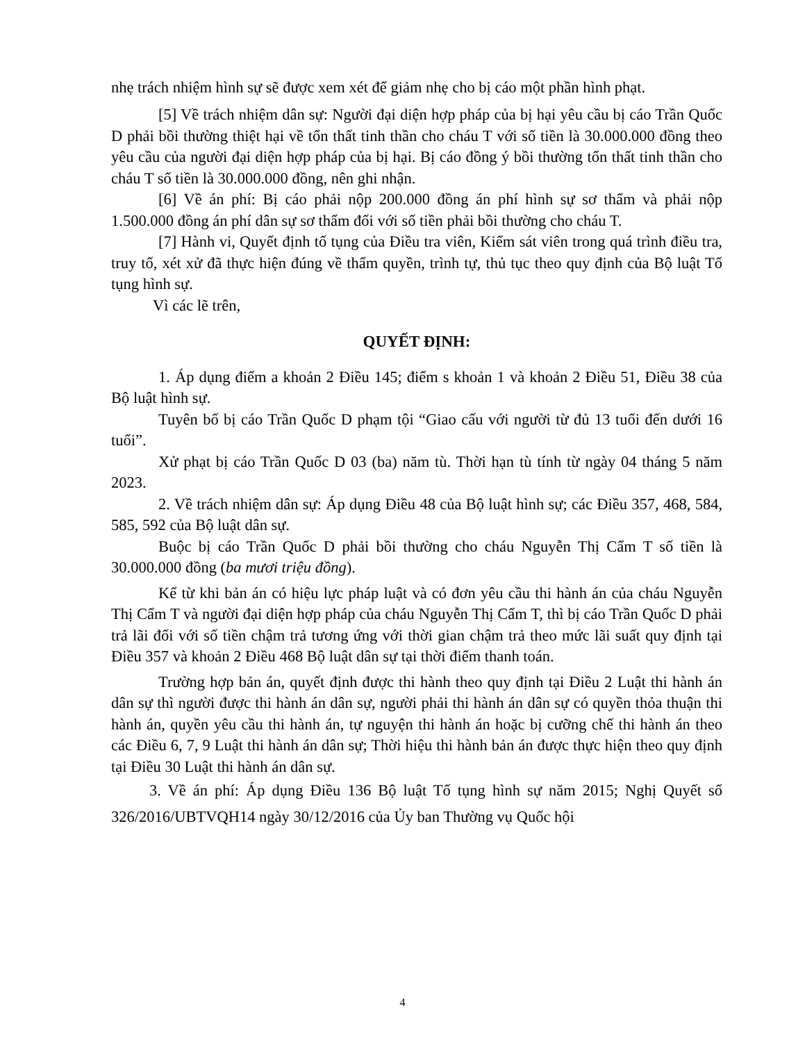nhẹ trách nhiệm hình sự sẽ được xem xét để giảm nhẹ cho bị cáo một phần hình phạt.
[5] Về trách nhiệm dân sự: Người đại diện hợp pháp của bị hại yêu cầu bị cáo Trần Quốc D phải bồi thường thiệt hại về tổn thất tinh thần cho cháu T với số tiền là 30.000.000 đồng theo yêu cầu của người đại diện hợp pháp của bị hại. Bị cáo đồng ý bồi thường tổn thất tinh thần cho cháu T số tiền là 30.000.000 đồng, nên ghi nhận.
[6] Về án phí: Bị cáo phải nộp 200.000 đồng án phí hình sự sơ thẩm và phải nộp 1.500.000 đồng án phí dân sự sơ thẩm đối với số tiền phải bồi thường cho cháu T.
[7] Hành vi, Quyết định tố tụng của Điều tra viên, Kiểm sát viên trong quá trình điều tra, truy tố, xét xử đã thực hiện đúng về thẩm quyền, trình tự, thủ tục theo quy định của Bộ luật Tố tụng hình sự.
Vì các lẽ trên,
QUYẾT ĐỊNH:
1. Áp dụng điểm a khoản 2 Điều 145; điểm s khoản 1 và khoản 2 Điều 51, Điều 38 của Bộ luật hình sự.
Tuyên bố bị cáo Trần Quốc D phạm tội “Giao cấu với người từ đủ 13 tuổi đến dưới 16 tuổi”.
Xử phạt bị cáo Trần Quốc D 03 (ba) năm tù. Thời hạn tù tính từ ngày 04 tháng 5 năm 2023.
2. Về trách nhiệm dân sự: Áp dụng Điều 48 của Bộ luật hình sự; các Điều 357, 468, 584, 585, 592 của Bộ luật dân sự.
Buộc bị cáo Trần Quốc D phải bồi thường cho cháu Nguyễn Thị Cẩm T số tiền là 30.000.000 đồng (ba mươi triệu đồng).
Kể từ khi bản án có hiệu lực pháp luật và có đơn yêu cầu thi hành án của cháu Nguyễn Thị Cẩm T và người đại diện hợp pháp của cháu Nguyễn Thị Cẩm T, thì bị cáo Trần Quốc D phải trả lãi đối với số tiền chậm trả tương ứng với thời gian chậm trả theo mức lãi suất quy định tại Điều 357 và khoản 2 Điều 468 Bộ luật dân sự tại thời điểm thanh toán.
Trường hợp bản án, quyết định được thi hành theo quy định tại Điều 2 Luật thi hành án dân sự thì người được thi hành án dân sự, người phải thi hành án dân sự có quyền thỏa thuận thi hành án, quyền yêu cầu thi hành án, tự nguyện thi hành án hoặc bị cưỡng chế thi hành án theo các Điều 6, 7, 9 Luật thi hành án dân sự; Thời hiệu thi hành bản án được thực hiện theo quy định tại Điều 30 Luật thi hành án dân sự.
3. Về án phí: Áp dụng Điều 136 Bộ luật Tố tụng hình sự năm 2015; Nghị Quyết số 326/2016/UBTVQH14 ngày 30/12/2016 của Ủy ban Thường vụ Quốc hội
4